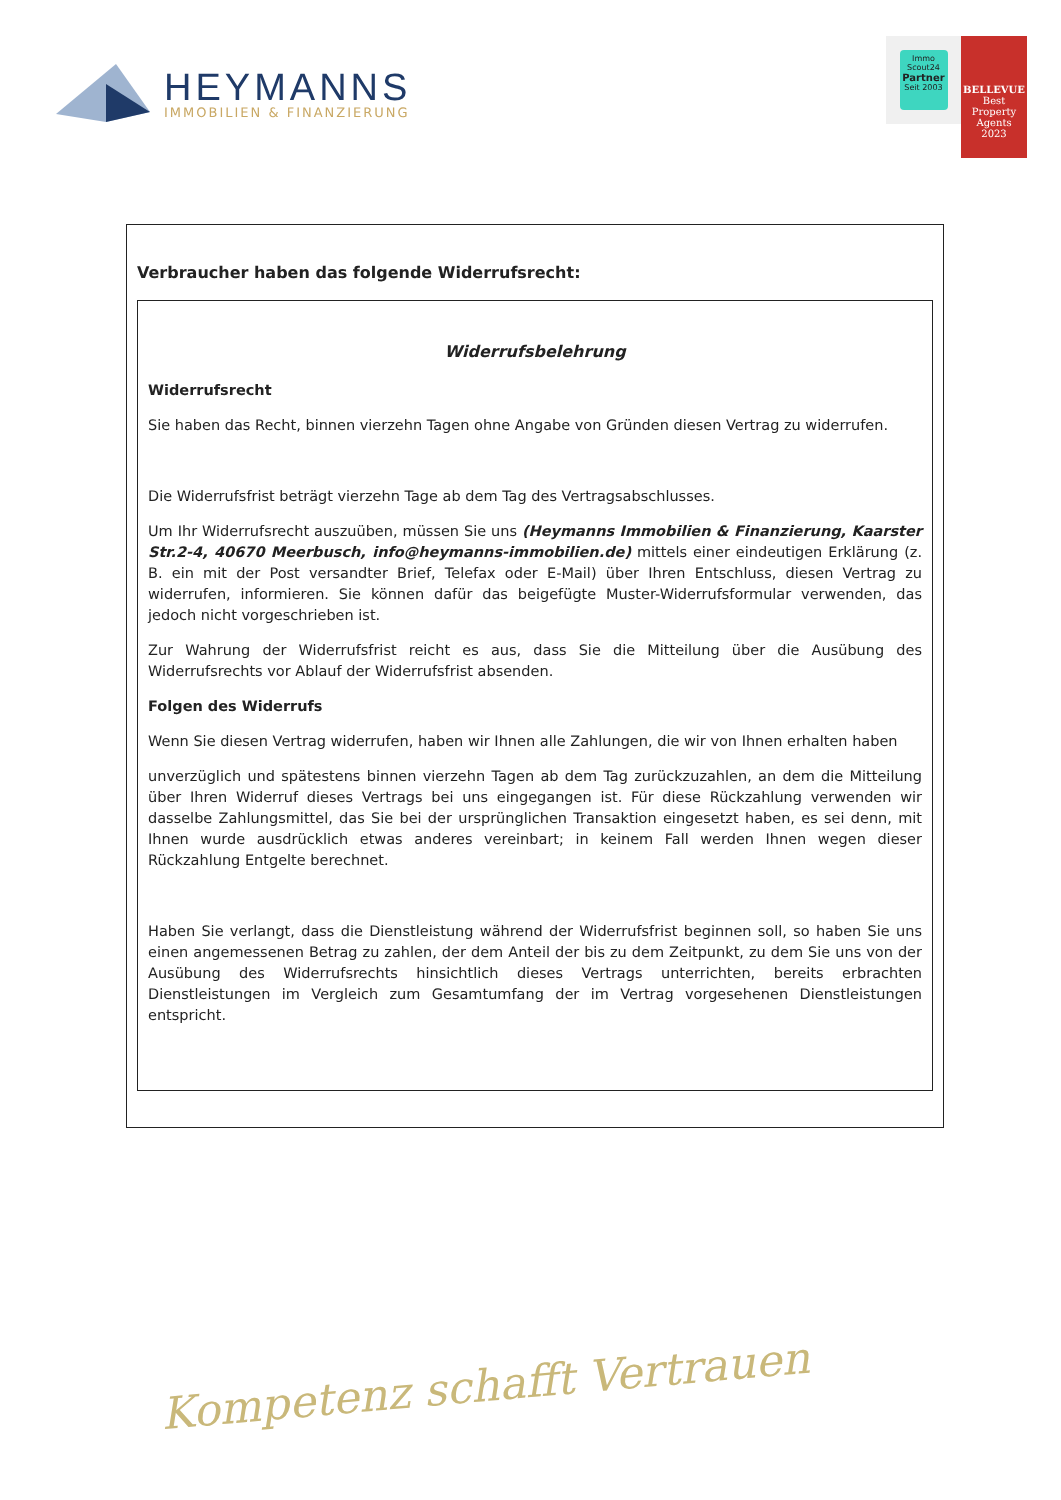HEYMANNS
IMMOBILIEN & FINANZIERUNG
Immo
Scout24
Partner
Seit 2003
BELLEVUE
Best Property Agents
2023
Verbraucher haben das folgende Widerrufsrecht:
Widerrufsbelehrung
Widerrufsrecht
Sie haben das Recht, binnen vierzehn Tagen ohne Angabe von Gründen diesen Vertrag zu widerrufen.
Die Widerrufsfrist beträgt vierzehn Tage ab dem Tag des Vertragsabschlusses.
Um Ihr Widerrufsrecht auszuüben, müssen Sie uns (Heymanns Immobilien & Finanzierung, Kaarster Str.2-4, 40670 Meerbusch, info@heymanns-immobilien.de) mittels einer eindeutigen Erklärung (z. B. ein mit der Post versandter Brief, Telefax oder E-Mail) über Ihren Entschluss, diesen Vertrag zu widerrufen, informieren. Sie können dafür das beigefügte Muster-Widerrufsformular verwenden, das jedoch nicht vorgeschrieben ist.
Zur Wahrung der Widerrufsfrist reicht es aus, dass Sie die Mitteilung über die Ausübung des Widerrufsrechts vor Ablauf der Widerrufsfrist absenden.
Folgen des Widerrufs
Wenn Sie diesen Vertrag widerrufen, haben wir Ihnen alle Zahlungen, die wir von Ihnen erhalten haben
unverzüglich und spätestens binnen vierzehn Tagen ab dem Tag zurückzuzahlen, an dem die Mitteilung über Ihren Widerruf dieses Vertrags bei uns eingegangen ist. Für diese Rückzahlung verwenden wir dasselbe Zahlungsmittel, das Sie bei der ursprünglichen Transaktion eingesetzt haben, es sei denn, mit Ihnen wurde ausdrücklich etwas anderes vereinbart; in keinem Fall werden Ihnen wegen dieser Rückzahlung Entgelte berechnet.
Haben Sie verlangt, dass die Dienstleistung während der Widerrufsfrist beginnen soll, so haben Sie uns einen angemessenen Betrag zu zahlen, der dem Anteil der bis zu dem Zeitpunkt, zu dem Sie uns von der Ausübung des Widerrufsrechts hinsichtlich dieses Vertrags unterrichten, bereits erbrachten Dienstleistungen im Vergleich zum Gesamtumfang der im Vertrag vorgesehenen Dienstleistungen entspricht.
Kompetenz schafft Vertrauen